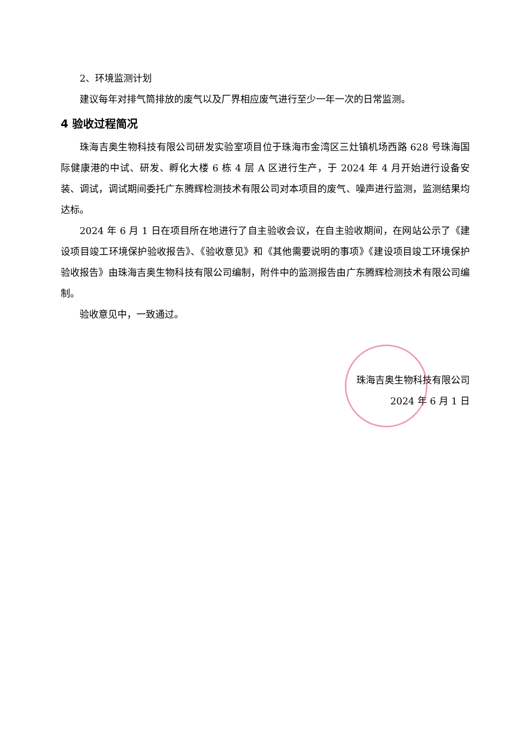2、环境监测计划
建议每年对排气筒排放的废气以及厂界相应废气进行至少一年一次的日常监测。
4 验收过程简况
珠海吉奥生物科技有限公司研发实验室项目位于珠海市金湾区三灶镇机场西路 628 号珠海国际健康港的中试、研发、孵化大楼 6 栋 4 层 A 区进行生产，于 2024 年 4 月开始进行设备安装、调试，调试期间委托广东腾辉检测技术有限公司对本项目的废气、噪声进行监测，监测结果均达标。
2024 年 6 月 1 日在项目所在地进行了自主验收会议，在自主验收期间，在网站公示了《建设项目竣工环境保护验收报告》、《验收意见》和《其他需要说明的事项》《建设项目竣工环境保护验收报告》由珠海吉奥生物科技有限公司编制，附件中的监测报告由广东腾辉检测技术有限公司编制。
验收意见中，一致通过。
珠海吉奥生物科技有限公司
2024 年 6 月 1 日